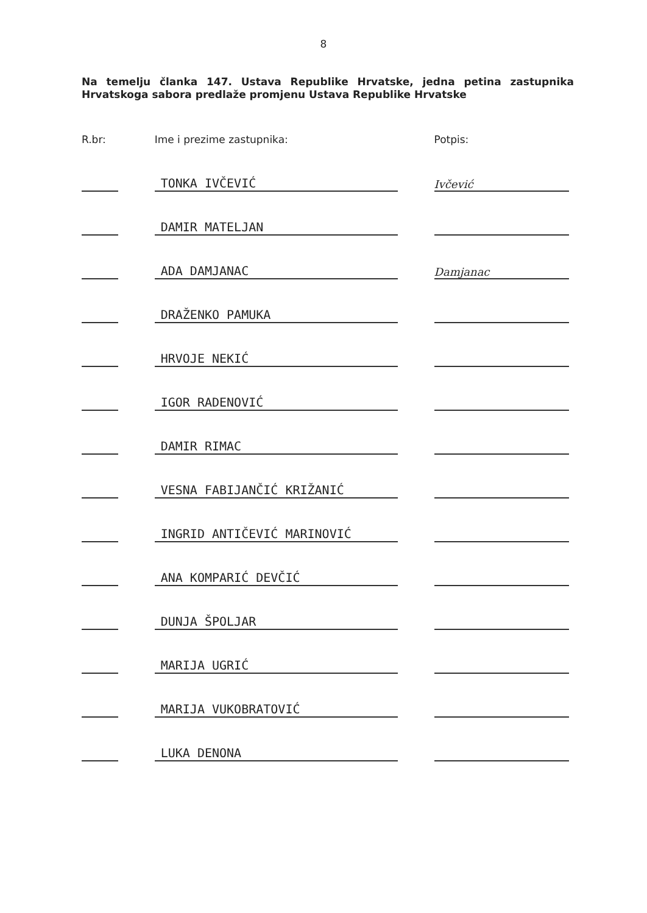8
Na temelju članka 147. Ustava Republike Hrvatske, jedna petina zastupnika Hrvatskoga sabora predlaže promjenu Ustava Republike Hrvatske
| R.br: | | Ime i prezime zastupnika: | | Potpis: |
| --- | --- | --- | --- | --- |
| | | TONKA IVČEVIĆ | | Ivčević |
| | | DAMIR MATELJAN | | |
| | | ADA DAMJANAC | | Damjanac |
| | | DRAŽENKO PAMUKA | | |
| | | HRVOJE NEKIĆ | | |
| | | IGOR RADENOVIĆ | | |
| | | DAMIR RIMAC | | |
| | | VESNA FABIJANČIĆ KRIŽANIĆ | | |
| | | INGRID ANTIČEVIĆ MARINOVIĆ | | |
| | | ANA KOMPARIĆ DEVČIĆ | | |
| | | DUNJA ŠPOLJAR | | |
| | | MARIJA UGRIĆ | | |
| | | MARIJA VUKOBRATOVIĆ | | |
| | | LUKA DENONA | | |